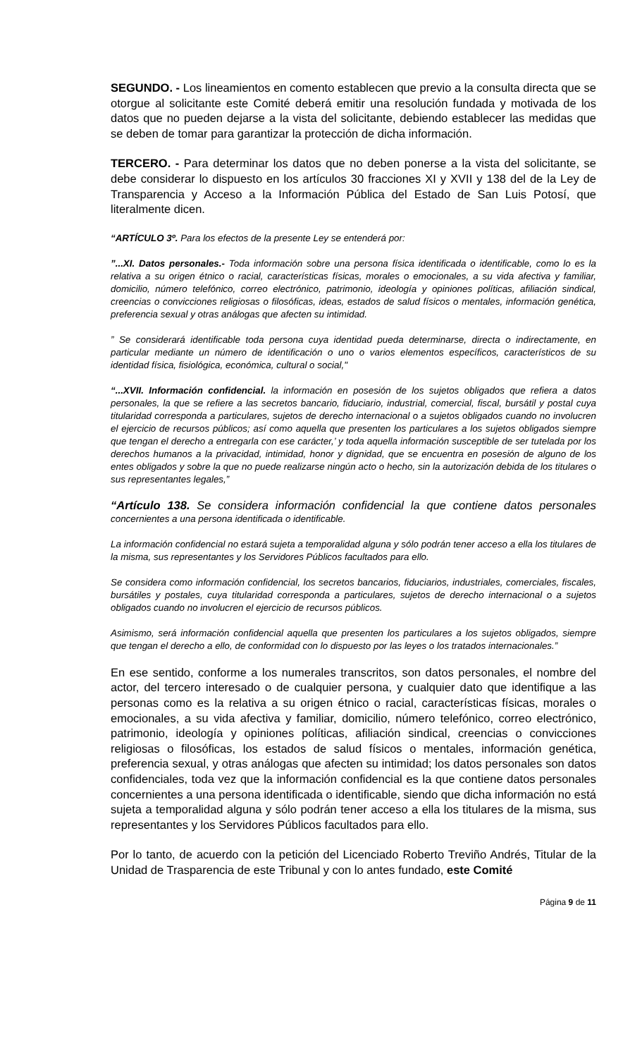SEGUNDO. - Los lineamientos en comento establecen que previo a la consulta directa que se otorgue al solicitante este Comité deberá emitir una resolución fundada y motivada de los datos que no pueden dejarse a la vista del solicitante, debiendo establecer las medidas que se deben de tomar para garantizar la protección de dicha información.
TERCERO. - Para determinar los datos que no deben ponerse a la vista del solicitante, se debe considerar lo dispuesto en los artículos 30 fracciones XI y XVII y 138 del de la Ley de Transparencia y Acceso a la Información Pública del Estado de San Luis Potosí, que literalmente dicen.
“ARTÍCULO 3º. Para los efectos de la presente Ley se entenderá por:
”...XI. Datos personales.- Toda información sobre una persona física identificada o identificable, como lo es la relativa a su origen étnico o racial, características físicas, morales o emocionales, a su vida afectiva y familiar, domicilio, número telefónico, correo electrónico, patrimonio, ideología y opiniones políticas, afiliación sindical, creencias o convicciones religiosas o filosóficas, ideas, estados de salud físicos o mentales, información genética, preferencia sexual y otras análogas que afecten su intimidad.
” Se considerará identificable toda persona cuya identidad pueda determinarse, directa o indirectamente, en particular mediante un número de identificación o uno o varios elementos específicos, característicos de su identidad física, fisiológica, económica, cultural o social,"
“...XVII. Información confidencial. la información en posesión de los sujetos obligados que refiera a datos personales, la que se refiere a las secretos bancario, fiduciario, industrial, comercial, fiscal, bursátil y postal cuya titularidad corresponda a particulares, sujetos de derecho internacional o a sujetos obligados cuando no involucren el ejercicio de recursos públicos; así como aquella que presenten los particulares a los sujetos obligados siempre que tengan el derecho a entregarla con ese carácter,’ y toda aquella información susceptible de ser tutelada por los derechos humanos a la privacidad, intimidad, honor y dignidad, que se encuentra en posesión de alguno de los entes obligados y sobre la que no puede realizarse ningún acto o hecho, sin la autorización debida de los titulares o sus representantes legales,”
“Artículo 138. Se considera información confidencial la que contiene datos personales concernientes a una persona identificada o identificable.
La información confidencial no estará sujeta a temporalidad alguna y sólo podrán tener acceso a ella los titulares de la misma, sus representantes y los Servidores Públicos facultados para ello.
Se considera como información confidencial, los secretos bancarios, fiduciarios, industriales, comerciales, fiscales, bursátiles y postales, cuya titularidad corresponda a particulares, sujetos de derecho internacional o a sujetos obligados cuando no involucren el ejercicio de recursos públicos.
Asimismo, será información confidencial aquella que presenten los particulares a los sujetos obligados, siempre que tengan el derecho a ello, de conformidad con lo dispuesto por las leyes o los tratados internacionales.”
En ese sentido, conforme a los numerales transcritos, son datos personales, el nombre del actor, del tercero interesado o de cualquier persona, y cualquier dato que identifique a las personas como es la relativa a su origen étnico o racial, características físicas, morales o emocionales, a su vida afectiva y familiar, domicilio, número telefónico, correo electrónico, patrimonio, ideología y opiniones políticas, afiliación sindical, creencias o convicciones religiosas o filosóficas, los estados de salud físicos o mentales, información genética, preferencia sexual, y otras análogas que afecten su intimidad; los datos personales son datos confidenciales, toda vez que la información confidencial es la que contiene datos personales concernientes a una persona identificada o identificable, siendo que dicha información no está sujeta a temporalidad alguna y sólo podrán tener acceso a ella los titulares de la misma, sus representantes y los Servidores Públicos facultados para ello.
Por lo tanto, de acuerdo con la petición del Licenciado Roberto Treviño Andrés, Titular de la Unidad de Trasparencia de este Tribunal y con lo antes fundado, este Comité
Página 9 de 11